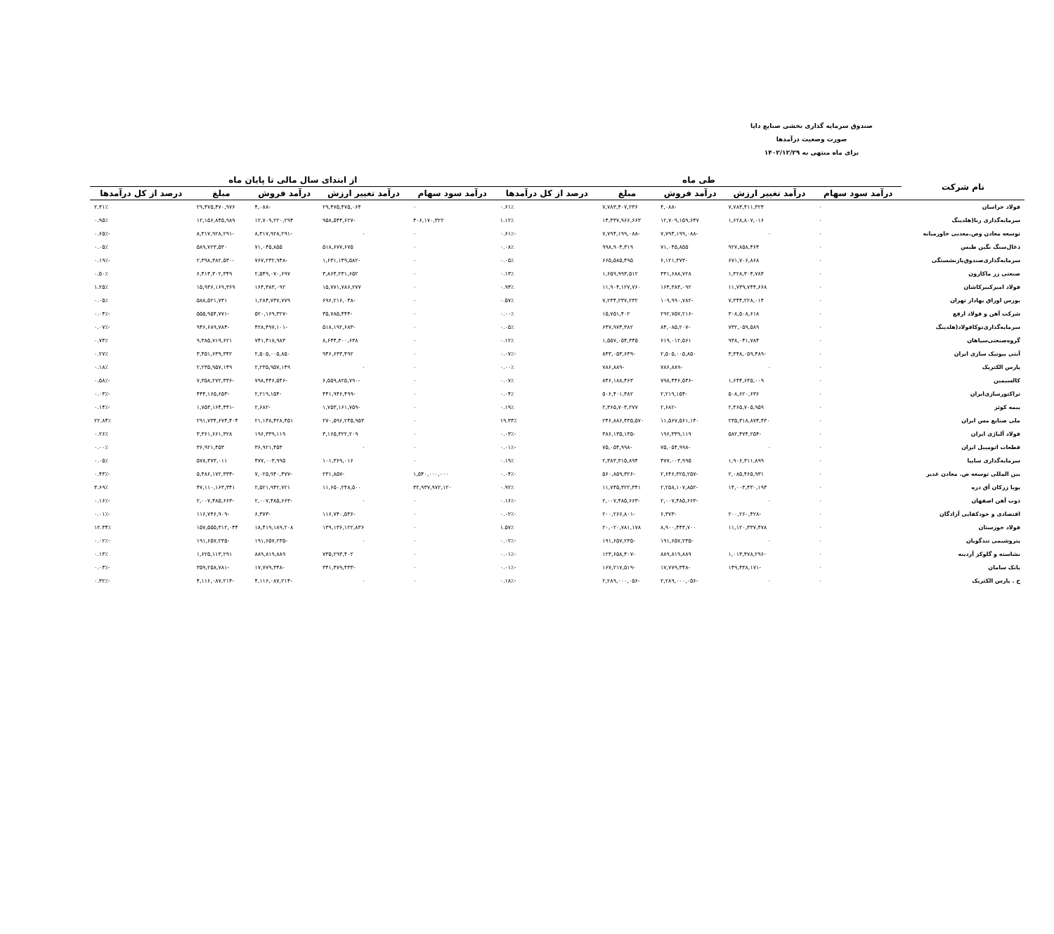صندوق سرمایه گذاری بخشی صنایع دایا
صورت وضعیت درآمدها
برای ماه منتهی به ۱۴۰۲/۱۲/۲۹
| نام شرکت | طی ماه | | | | | از ابتدای سال مالی تا پایان ماه | | | | |
| --- | --- | --- | --- | --- | --- | --- | --- | --- | --- | --- |
| | درآمد سود سهام | درآمد تغییر ارزش | درآمد فروش | مبلغ | درصد از کل درآمدها | درآمد سود سهام | درآمد تغییر ارزش | درآمد فروش | مبلغ | درصد از کل درآمدها |
| فولاد خراسان | ۰ | ۷,۷۸۳,۴۱۱,۳۲۴ | -۴,۰۸۸ | ۷,۷۸۳,۴۰۷,۲۳۶ | ۰.۶۱٪ | ۰ | ۲۹,۴۷۵,۴۷۵,۰۶۴ | -۴,۰۸۸ | ۲۹,۴۷۵,۴۷۰,۹۷۶ | ۲.۳۱٪ |
| سرمایه‌گذاری رنا(هلدینگ | ۰ | ۱,۶۲۸,۸۰۷,۰۱۶ | ۱۲,۷۰۹,۱۵۹,۶۴۷ | ۱۴,۳۳۷,۹۶۶,۶۶۳ | ۱.۱۲٪ | ۴۰۶,۱۷۰,۳۲۲ | -۹۵۸,۵۴۴,۶۲۷ | ۱۲,۷۰۹,۲۲۰,۲۹۴ | ۱۲,۱۵۶,۸۴۵,۹۸۹ | ۰.۹۵٪ |
| توسعه معادن وص.معدنی خاورمیانه | ۰ | ۰ | -۷,۷۹۴,۱۹۹,۰۸۸ | -۷,۷۹۴,۱۹۹,۰۸۸ | -۰.۶۱٪ | ۰ | ۰ | -۸,۳۱۷,۹۲۸,۲۹۱ | -۸,۳۱۷,۹۲۸,۲۹۱ | -۰.۶۵٪ |
| ذغال‌سنگ نگین طبس | ۰ | ۹۲۷,۸۵۸,۴۶۴ | ۷۱,۰۴۵,۸۵۵ | ۹۹۸,۹۰۴,۳۱۹ | ۰.۰۸٪ | ۰ | ۵۱۸,۶۷۷,۶۷۵ | ۷۱,۰۴۵,۸۵۵ | ۵۸۹,۷۲۳,۵۳۰ | ۰.۰۵٪ |
| سرمایه‌گذاری‌صندوق‌بازنشستگی | ۰ | ۶۷۱,۷۰۶,۸۶۸ | -۶,۱۲۱,۳۷۳ | ۶۶۵,۵۸۵,۴۹۵ | ۰.۰۵٪ | ۰ | -۱,۶۳۱,۱۴۹,۵۸۲ | -۷۶۷,۲۳۲,۹۴۸ | -۲,۳۹۸,۳۸۲,۵۳۰ | -۰.۱۹٪ |
| صنعتی زر ماکارون | ۰ | ۱,۳۲۸,۳۰۴,۷۸۴ | ۳۳۱,۶۸۸,۷۲۸ | ۱,۶۵۹,۹۹۳,۵۱۲ | ۰.۱۳٪ | ۰ | ۳,۸۶۴,۲۳۱,۶۵۲ | ۲,۵۴۹,۰۷۰,۶۹۷ | ۶,۴۱۳,۳۰۲,۳۴۹ | ۰.۵۰٪ |
| فولاد امیرکبیرکاشان | ۰ | ۱۱,۷۳۹,۷۴۴,۶۶۸ | ۱۶۴,۳۸۳,۰۹۲ | ۱۱,۹۰۴,۱۲۷,۷۶۰ | ۰.۹۳٪ | ۰ | ۱۵,۷۷۱,۷۸۶,۲۷۷ | ۱۶۴,۳۸۳,۰۹۲ | ۱۵,۹۳۶,۱۶۹,۳۶۹ | ۱.۲۵٪ |
| بورس اوراق بهادار تهران | ۰ | ۷,۳۴۴,۲۲۸,۰۱۴ | -۱۰۹,۹۹۰,۷۸۲ | ۷,۲۳۴,۲۳۷,۲۳۲ | ۰.۵۷٪ | ۰ | -۶۹۶,۲۱۶,۰۴۸ | ۱,۲۸۴,۷۳۷,۷۷۹ | ۵۸۸,۵۲۱,۷۳۱ | ۰.۰۵٪ |
| شرکت آهن و فولاد ارفع | ۰ | ۳۰۸,۵۰۸,۶۱۸ | -۲۹۲,۷۵۷,۲۱۶ | ۱۵,۷۵۱,۴۰۲ | ۰.۰۰٪ | ۰ | -۳۵,۷۸۵,۴۴۴ | -۵۲۰,۱۶۹,۳۲۷ | -۵۵۵,۹۵۴,۷۷۱ | -۰.۰۴٪ |
| سرمایه‌گذاری‌توکافولاد(هلدینگ | ۰ | ۷۳۲,۰۵۹,۵۸۹ | -۸۴,۰۸۵,۲۰۷ | ۶۴۷,۹۷۴,۳۸۲ | ۰.۰۵٪ | ۰ | -۵۱۸,۱۹۲,۶۸۳ | -۴۲۸,۴۹۷,۱۰۱ | -۹۴۶,۶۸۹,۷۸۴ | -۰.۰۷٪ |
| گروه‌صنعتی‌سپاهان | ۰ | ۹۳۸,۰۴۱,۷۸۴ | ۶۱۹,۰۱۲,۵۶۱ | ۱,۵۵۷,۰۵۴,۳۴۵ | ۰.۱۲٪ | ۰ | ۸,۶۴۴,۳۰۰,۶۳۸ | ۷۴۱,۴۱۸,۹۸۳ | ۹,۳۸۵,۷۱۹,۶۲۱ | ۰.۷۳٪ |
| آنتی بیوتیک سازی ایران | ۰ | -۳,۳۴۸,۰۵۹,۴۸۹ | ۲,۵۰۵,۰۰۵,۸۵۰ | -۸۴۳,۰۵۳,۶۳۹ | -۰.۰۷٪ | ۰ | ۹۴۶,۶۳۳,۴۹۲ | ۲,۵۰۵,۰۰۵,۸۵۰ | ۳,۴۵۱,۶۳۹,۳۴۲ | ۰.۲۷٪ |
| پارس الکتریک | ۰ | ۰ | -۷۸۶,۸۸۹ | -۷۸۶,۸۸۹ | ۰.۰۰٪ | ۰ | ۰ | ۲,۲۳۵,۹۵۷,۱۴۹ | ۲,۲۳۵,۹۵۷,۱۴۹ | ۰.۱۸٪ |
| کالسیمین | ۰ | ۱,۶۴۴,۶۳۵,۰۰۹ | -۷۹۸,۴۴۶,۵۴۶ | ۸۴۶,۱۸۸,۴۶۳ | ۰.۰۷٪ | ۰ | -۶,۵۵۹,۸۲۵,۷۹۰ | -۷۹۸,۴۴۶,۵۴۶ | -۷,۳۵۸,۲۷۲,۳۳۶ | -۰.۵۸٪ |
| تراکتورسازی‌ایران | ۰ | ۵۰۸,۶۲۰,۶۳۶ | -۲,۲۱۹,۱۵۴ | ۵۰۶,۴۰۱,۴۸۲ | ۰.۰۴٪ | ۰ | -۴۴۱,۹۴۶,۴۹۹ | -۲,۲۱۹,۱۵۴ | -۴۴۴,۱۶۵,۶۵۳ | -۰.۰۳٪ |
| بیمه کوثر | ۰ | ۲,۳۶۵,۷۰۵,۹۵۹ | -۲,۶۸۲ | ۲,۳۶۵,۷۰۳,۲۷۷ | ۰.۱۹٪ | ۰ | -۱,۷۵۳,۱۶۱,۷۵۹ | -۲,۶۸۲ | -۱,۷۵۳,۱۶۴,۴۴۱ | -۰.۱۴٪ |
| ملی صنایع مس ایران | ۰ | ۲۳۵,۳۱۸,۸۷۴,۴۳۰ | ۱۱,۵۶۷,۵۶۱,۱۴۰ | ۲۴۶,۸۸۶,۴۳۵,۵۷۰ | ۱۹.۳۳٪ | ۰ | ۲۷۰,۵۹۶,۲۴۵,۹۵۳ | ۲۱,۱۳۸,۴۲۸,۴۵۱ | ۲۹۱,۷۳۴,۶۷۴,۴۰۴ | ۲۲.۸۴٪ |
| فولاد آلیاژی ایران | ۰ | -۵۸۲,۴۷۴,۲۵۴ | ۱۹۶,۳۳۹,۱۱۹ | -۳۸۶,۱۳۵,۱۳۵ | -۰.۰۳٪ | ۰ | ۳,۱۶۵,۳۲۲,۲۰۹ | ۱۹۶,۳۳۹,۱۱۹ | ۳,۳۶۱,۶۶۱,۳۲۸ | ۰.۲۶٪ |
| قطعات اتومبیل ایران | ۰ | ۰ | -۷۵,۰۵۴,۹۹۸ | -۷۵,۰۵۴,۹۹۸ | -۰.۰۱٪ | ۰ | ۰ | ۳۶,۹۲۱,۴۵۳ | ۳۶,۹۲۱,۴۵۳ | ۰.۰۰٪ |
| سرمایه‌گذاری سایپا | ۰ | ۱,۹۰۶,۳۱۱,۸۹۹ | ۴۷۷,۰۰۳,۹۹۵ | ۲,۳۸۳,۳۱۵,۸۹۴ | ۰.۱۹٪ | ۰ | ۱۰۱,۳۶۹,۰۱۶ | ۴۷۷,۰۰۳,۹۹۵ | ۵۷۸,۳۷۳,۰۱۱ | ۰.۰۵٪ |
| بین المللی توسعه ص. معادن غدیر | ۰ | ۲,۰۸۵,۴۶۵,۹۳۱ | -۲,۶۴۶,۳۲۵,۲۵۷ | -۵۶۰,۸۵۹,۳۲۶ | -۰.۰۴٪ | ۱,۵۴۰,۰۰۰,۰۰۰ | -۲۳۱,۸۵۷ | -۷,۰۲۵,۹۴۰,۴۷۷ | -۵,۴۸۶,۱۷۲,۳۳۴ | -۰.۴۳٪ |
| پویا زرکان آق دره | ۰ | ۱۴,۰۰۳,۴۳۰,۱۹۳ | -۲,۲۵۸,۱۰۷,۸۵۲ | ۱۱,۷۴۵,۳۲۲,۳۴۱ | ۰.۹۲٪ | ۳۲,۹۳۷,۹۷۲,۱۲۰ | ۱۱,۶۵۰,۲۴۸,۵۰۰ | ۲,۵۲۱,۹۴۲,۷۲۱ | ۴۷,۱۱۰,۱۶۳,۳۴۱ | ۳.۶۹٪ |
| ذوب آهن اصفهان | ۰ | ۰ | -۲,۰۰۷,۴۸۵,۶۶۳ | -۲,۰۰۷,۴۸۵,۶۶۳ | -۰.۱۶٪ | ۰ | ۰ | -۲,۰۰۷,۴۸۵,۶۶۳ | -۲,۰۰۷,۴۸۵,۶۶۳ | -۰.۱۶٪ |
| اقتصادی و خودکفایی آزادگان | ۰ | -۲۰۰,۲۶۰,۴۲۸ | -۶,۳۷۳ | -۲۰۰,۲۶۶,۸۰۱ | -۰.۰۲٪ | ۰ | -۱۱۶,۷۴۰,۵۳۶ | -۶,۳۷۳ | -۱۱۶,۷۴۶,۹۰۹ | -۰.۰۱٪ |
| فولاد خوزستان | ۰ | ۱۱,۱۲۰,۳۳۷,۴۷۸ | ۸,۹۰۰,۴۴۳,۷۰۰ | ۲۰,۰۲۰,۷۸۱,۱۷۸ | ۱.۵۷٪ | ۰ | ۱۳۹,۱۳۶,۱۲۲,۸۳۶ | ۱۸,۴۱۹,۱۸۹,۲۰۸ | ۱۵۷,۵۵۵,۳۱۲,۰۴۴ | ۱۲.۳۴٪ |
| پتروشیمی تندگویان | ۰ | ۰ | -۱۹۱,۶۵۷,۲۳۵ | -۱۹۱,۶۵۷,۲۳۵ | -۰.۰۲٪ | ۰ | ۰ | -۱۹۱,۶۵۷,۲۳۵ | -۱۹۱,۶۵۷,۲۳۵ | -۰.۰۲٪ |
| نشاسته و گلوکز آردینه | ۰ | -۱,۰۱۳,۴۷۸,۲۹۶ | ۸۸۹,۸۱۹,۸۸۹ | -۱۲۳,۶۵۸,۴۰۷ | -۰.۰۱٪ | ۰ | ۷۳۵,۲۹۳,۴۰۲ | ۸۸۹,۸۱۹,۸۸۹ | ۱,۶۲۵,۱۱۳,۲۹۱ | ۰.۱۳٪ |
| بانک سامان | ۰ | -۱۴۹,۴۳۸,۱۷۱ | -۱۷,۷۷۹,۳۴۸ | -۱۶۷,۲۱۷,۵۱۹ | -۰.۰۱٪ | ۰ | -۳۴۱,۴۷۹,۴۳۳ | -۱۷,۷۷۹,۳۴۸ | -۳۵۹,۲۵۸,۷۸۱ | -۰.۰۳٪ |
| ح . پارس الکتریک | ۰ | ۰ | -۲,۲۸۹,۰۰۰,۰۵۶ | -۲,۲۸۹,۰۰۰,۰۵۶ | -۰.۱۸٪ | ۰ | ۰ | -۴,۱۱۶,۰۸۷,۲۱۴ | -۴,۱۱۶,۰۸۷,۲۱۴ | -۰.۳۲٪ |